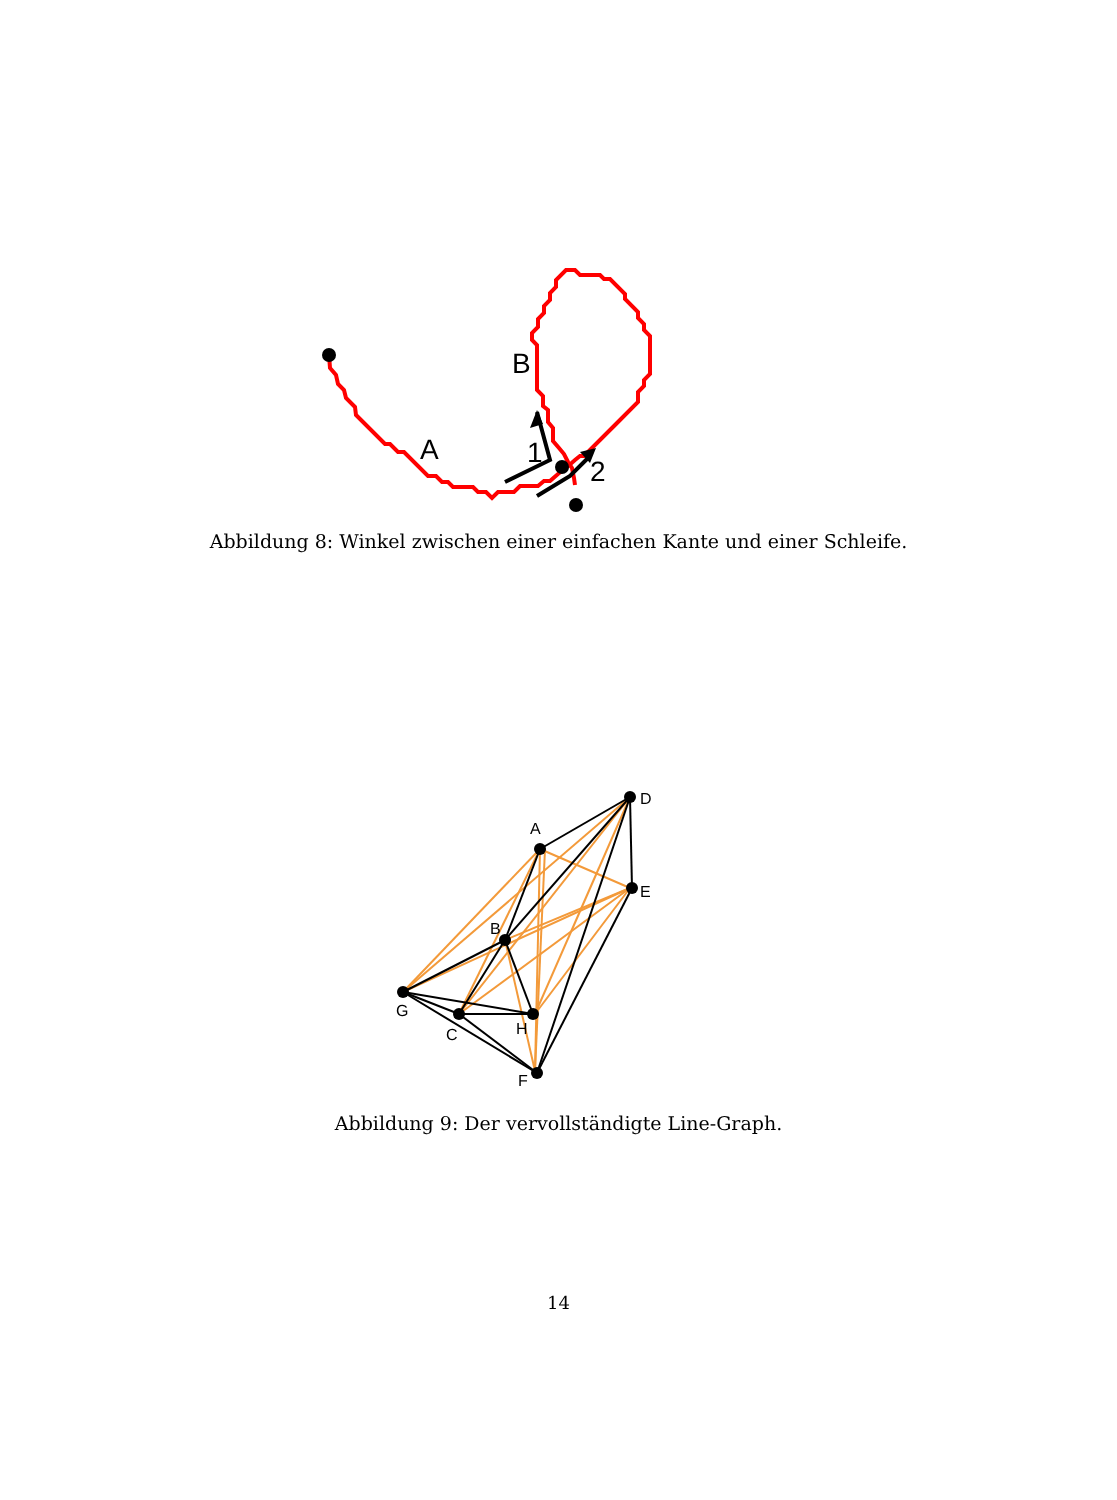A
B
1
2
Abbildung 8: Winkel zwischen einer einfachen Kante und einer Schleife.
A
D
E
B
G
C
H
F
Abbildung 9: Der vervollständigte Line-Graph.
14